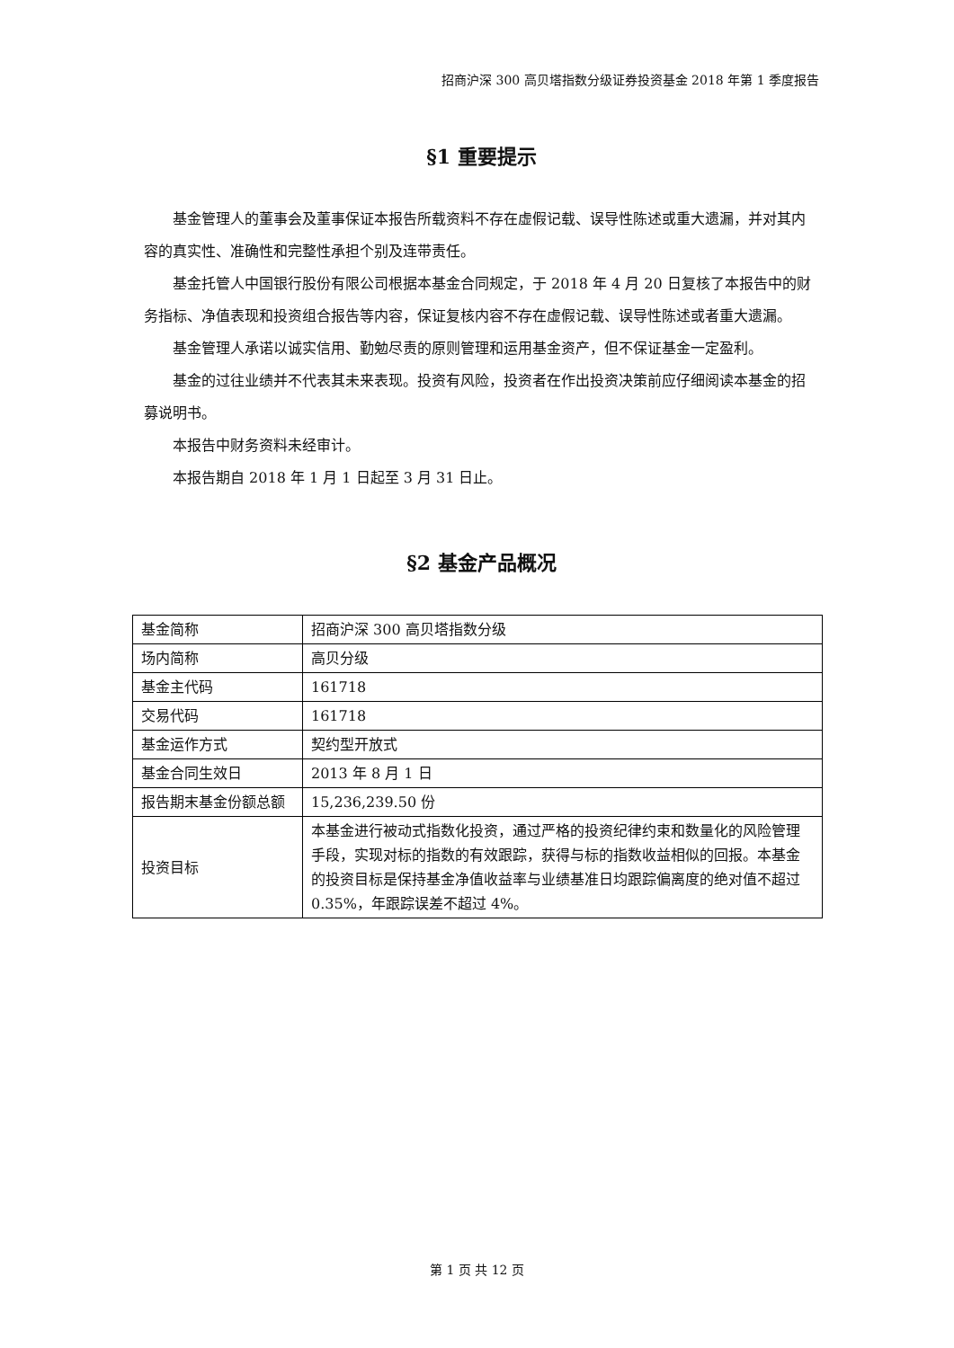招商沪深 300 高贝塔指数分级证券投资基金 2018 年第 1 季度报告
§1 重要提示
基金管理人的董事会及董事保证本报告所载资料不存在虚假记载、误导性陈述或重大遗漏，并对其内容的真实性、准确性和完整性承担个别及连带责任。
基金托管人中国银行股份有限公司根据本基金合同规定，于 2018 年 4 月 20 日复核了本报告中的财务指标、净值表现和投资组合报告等内容，保证复核内容不存在虚假记载、误导性陈述或者重大遗漏。
基金管理人承诺以诚实信用、勤勉尽责的原则管理和运用基金资产，但不保证基金一定盈利。
基金的过往业绩并不代表其未来表现。投资有风险，投资者在作出投资决策前应仔细阅读本基金的招募说明书。
本报告中财务资料未经审计。
本报告期自 2018 年 1 月 1 日起至 3 月 31 日止。
§2 基金产品概况
| 基金简称 | 招商沪深 300 高贝塔指数分级 |
| 场内简称 | 高贝分级 |
| 基金主代码 | 161718 |
| 交易代码 | 161718 |
| 基金运作方式 | 契约型开放式 |
| 基金合同生效日 | 2013 年 8 月 1 日 |
| 报告期末基金份额总额 | 15,236,239.50 份 |
| 投资目标 | 本基金进行被动式指数化投资，通过严格的投资纪律约束和数量化的风险管理手段，实现对标的指数的有效跟踪，获得与标的指数收益相似的回报。本基金的投资目标是保持基金净值收益率与业绩基准日均跟踪偏离度的绝对值不超过 0.35%，年跟踪误差不超过 4%。 |
第 1 页 共 12 页